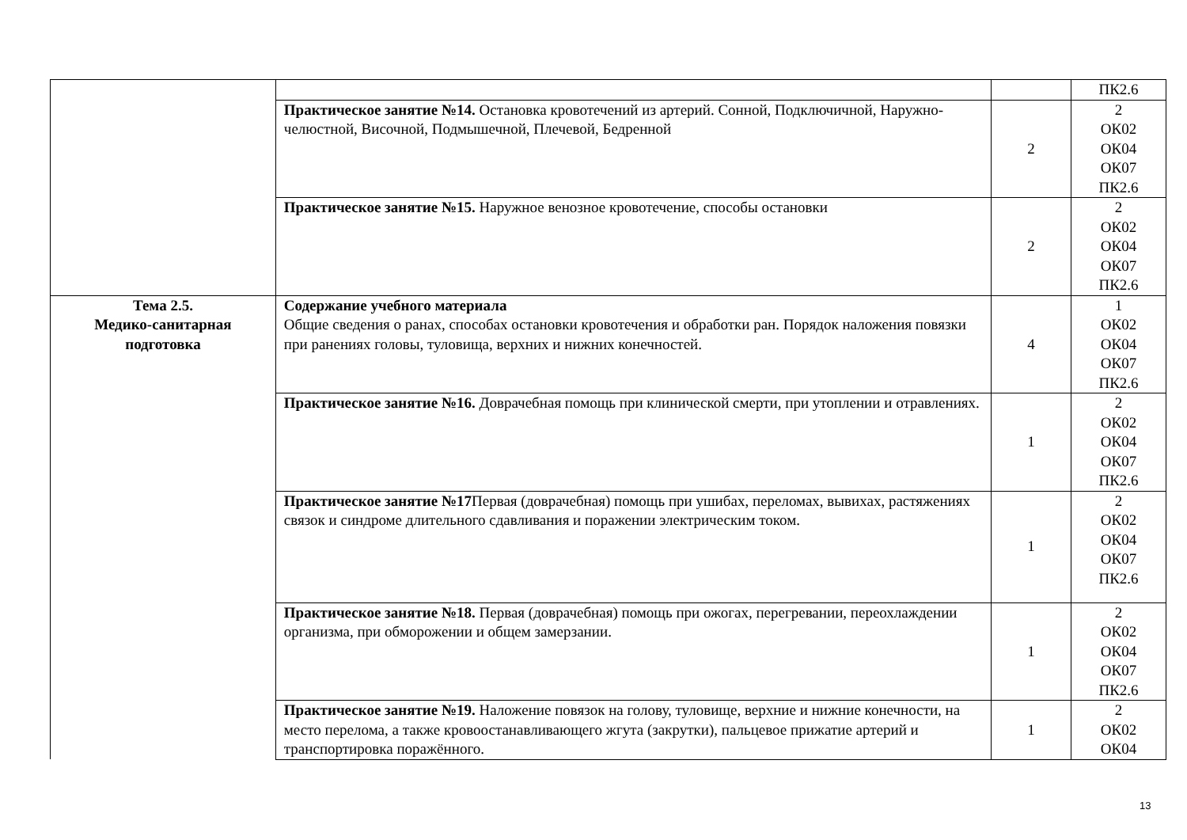| | | | ПК2.6 |
| | Практическое занятие №14. Остановка кровотечений из артерий. Сонной, Подключичной, Наружно-челюстной, Височной, Подмышечной, Плечевой, Бедренной | 2 | 2 ОК02 ОК04 ОК07 ПК2.6 |
| | Практическое занятие №15. Наружное венозное кровотечение, способы остановки | 2 | 2 ОК02 ОК04 ОК07 ПК2.6 |
| Тема 2.5. Медико-санитарная подготовка | Содержание учебного материала Общие сведения о ранах, способах остановки кровотечения и обработки ран. Порядок наложения повязки при ранениях головы, туловища, верхних и нижних конечностей. | 4 | 1 ОК02 ОК04 ОК07 ПК2.6 |
| | Практическое занятие №16. Доврачебная помощь при клинической смерти, при утоплении и отравлениях. | 1 | 2 ОК02 ОК04 ОК07 ПК2.6 |
| | Практическое занятие №17 Первая (доврачебная) помощь при ушибах, переломах, вывихах, растяжениях связок и синдроме длительного сдавливания и поражении электрическим током. | 1 | 2 ОК02 ОК04 ОК07 ПК2.6 |
| | Практическое занятие №18. Первая (доврачебная) помощь при ожогах, перегревании, переохлаждении организма, при обморожении и общем замерзании. | 1 | 2 ОК02 ОК04 ОК07 ПК2.6 |
| | Практическое занятие №19. Наложение повязок на голову, туловище, верхние и нижние конечности, на место перелома, а также кровоостанавливающего жгута (закрутки), пальцевое прижатие артерий и транспортировка поражённого. | 1 | 2 ОК02 ОК04 |
13